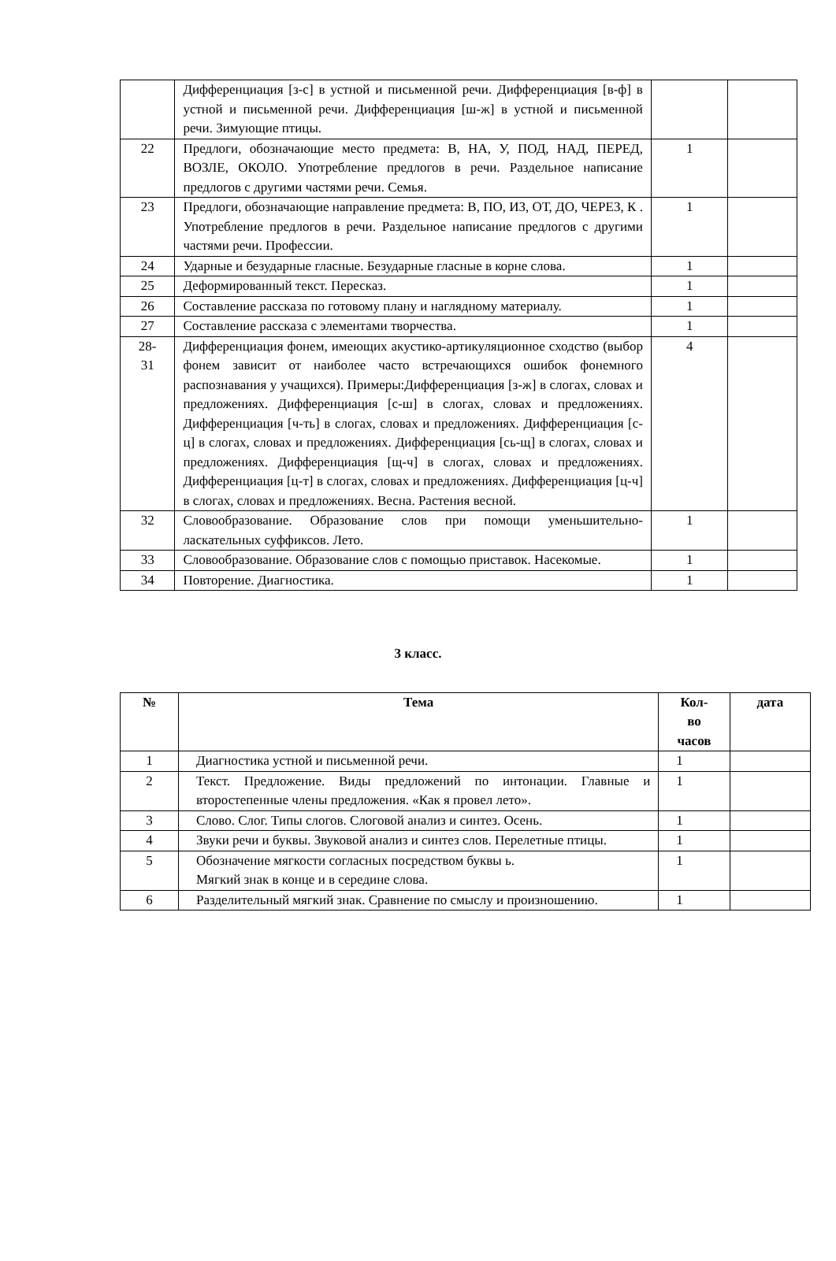| | Дифференциация [з-с] в устной и письменной речи. Дифференциация [в-ф] в устной и письменной речи. Дифференциация [ш-ж] в устной и письменной речи. Зимующие птицы. | | |
| 22 | Предлоги, обозначающие место предмета: В, НА, У, ПОД, НАД, ПЕРЕД, ВОЗЛЕ, ОКОЛО. Употребление предлогов в речи. Раздельное написание предлогов с другими частями речи. Семья. | 1 | |
| 23 | Предлоги, обозначающие направление предмета: В, ПО, ИЗ, ОТ, ДО, ЧЕРЕЗ, К . Употребление предлогов в речи. Раздельное написание предлогов с другими частями речи. Профессии. | 1 | |
| 24 | Ударные и безударные гласные. Безударные гласные в корне слова. | 1 | |
| 25 | Деформированный текст. Пересказ. | 1 | |
| 26 | Составление рассказа по готовому плану и наглядному материалу. | 1 | |
| 27 | Составление рассказа с элементами творчества. | 1 | |
| 28- 31 | Дифференциация фонем, имеющих акустико-артикуляционное сходство (выбор фонем зависит от наиболее часто встречающихся ошибок фонемного распознавания у учащихся). Примеры:Дифференциация [з-ж] в слогах, словах и предложениях. Дифференциация [с-ш] в слогах, словах и предложениях. Дифференциация [ч-ть] в слогах, словах и предложениях. Дифференциация [с-ц] в слогах, словах и предложениях. Дифференциация [сь-щ] в слогах, словах и предложениях. Дифференциация [щ-ч] в слогах, словах и предложениях. Дифференциация [ц-т] в слогах, словах и предложениях. Дифференциация [ц-ч] в слогах, словах и предложениях. Весна. Растения весной. | 4 | |
| 32 | Словообразование. Образование слов при помощи уменьшительно-ласкательных суффиксов. Лето. | 1 | |
| 33 | Словообразование. Образование слов с помощью приставок. Насекомые. | 1 | |
| 34 | Повторение. Диагностика. | 1 | |
3 класс.
| № | Тема | Кол- во часов | дата |
| --- | --- | --- | --- |
| 1 | Диагностика устной и письменной речи. | 1 | |
| 2 | Текст. Предложение. Виды предложений по интонации. Главные и второстепенные члены предложения. «Как я провел лето». | 1 | |
| 3 | Слово. Слог. Типы слогов. Слоговой анализ и синтез. Осень. | 1 | |
| 4 | Звуки речи и буквы. Звуковой анализ и синтез слов. Перелетные птицы. | 1 | |
| 5 | Обозначение мягкости согласных посредством буквы ь. Мягкий знак в конце и в середине слова. | 1 | |
| 6 | Разделительный мягкий знак. Сравнение по смыслу и произношению. | 1 | |